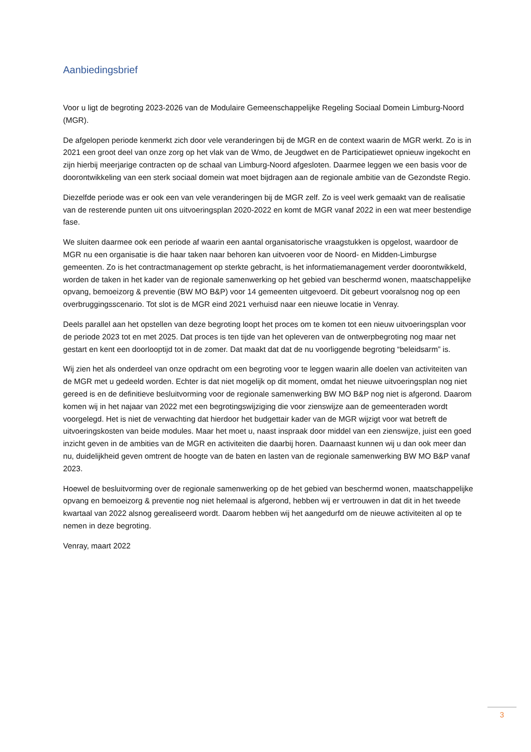Aanbiedingsbrief
Voor u ligt de begroting 2023-2026 van de Modulaire Gemeenschappelijke Regeling Sociaal Domein Limburg-Noord (MGR).
De afgelopen periode kenmerkt zich door vele veranderingen bij de MGR en de context waarin de MGR werkt. Zo is in 2021 een groot deel van onze zorg op het vlak van de Wmo, de Jeugdwet en de Participatiewet opnieuw ingekocht en zijn hierbij meerjarige contracten op de schaal van Limburg-Noord afgesloten. Daarmee leggen we een basis voor de doorontwikkeling van een sterk sociaal domein wat moet bijdragen aan de regionale ambitie van de Gezondste Regio.
Diezelfde periode was er ook een van vele veranderingen bij de MGR zelf. Zo is veel werk gemaakt van de realisatie van de resterende punten uit ons uitvoeringsplan 2020-2022 en komt de MGR vanaf 2022 in een wat meer bestendige fase.
We sluiten daarmee ook een periode af waarin een aantal organisatorische vraagstukken is opgelost, waardoor de MGR nu een organisatie is die haar taken naar behoren kan uitvoeren voor de Noord- en Midden-Limburgse gemeenten. Zo is het contractmanagement op sterkte gebracht, is het informatiemanagement verder doorontwikkeld, worden de taken in het kader van de regionale samenwerking op het gebied van beschermd wonen, maatschappelijke opvang, bemoeizorg & preventie (BW MO B&P) voor 14 gemeenten uitgevoerd. Dit gebeurt vooralsnog nog op een overbruggingsscenario. Tot slot is de MGR eind 2021 verhuisd naar een nieuwe locatie in Venray.
Deels parallel aan het opstellen van deze begroting loopt het proces om te komen tot een nieuw uitvoeringsplan voor de periode 2023 tot en met 2025. Dat proces is ten tijde van het opleveren van de ontwerpbegroting nog maar net gestart en kent een doorlooptijd tot in de zomer. Dat maakt dat dat de nu voorliggende begroting “beleidsarm” is.
Wij zien het als onderdeel van onze opdracht om een begroting voor te leggen waarin alle doelen van activiteiten van de MGR met u gedeeld worden. Echter is dat niet mogelijk op dit moment, omdat het nieuwe uitvoeringsplan nog niet gereed is en de definitieve besluitvorming voor de regionale samenwerking BW MO B&P nog niet is afgerond. Daarom komen wij in het najaar van 2022 met een begrotingswijziging die voor zienswijze aan de gemeenteraden wordt voorgelegd. Het is niet de verwachting dat hierdoor het budgettair kader van de MGR wijzigt voor wat betreft de uitvoeringskosten van beide modules. Maar het moet u, naast inspraak door middel van een zienswijze, juist een goed inzicht geven in de ambities van de MGR en activiteiten die daarbij horen. Daarnaast kunnen wij u dan ook meer dan nu, duidelijkheid geven omtrent de hoogte van de baten en lasten van de regionale samenwerking BW MO B&P vanaf 2023.
Hoewel de besluitvorming over de regionale samenwerking op de het gebied van beschermd wonen, maatschappelijke opvang en bemoeizorg & preventie nog niet helemaal is afgerond, hebben wij er vertrouwen in dat dit in het tweede kwartaal van 2022 alsnog gerealiseerd wordt. Daarom hebben wij het aangedurfd om de nieuwe activiteiten al op te nemen in deze begroting.
Venray, maart 2022
3